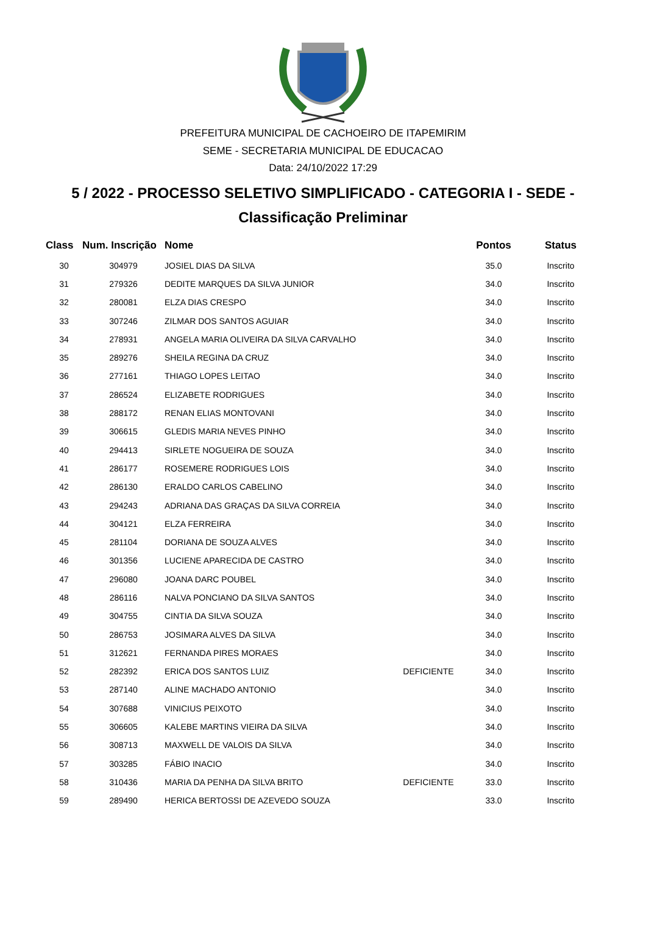PREFEITURA MUNICIPAL DE CACHOEIRO DE ITAPEMIRIM
SEME - SECRETARIA MUNICIPAL DE EDUCACAO
Data: 24/10/2022 17:29
5 / 2022 - PROCESSO SELETIVO SIMPLIFICADO - CATEGORIA I - SEDE -
Classificação Preliminar
| Class | Num. Inscrição | Nome | | Pontos | Status |
| --- | --- | --- | --- | --- | --- |
| 30 | 304979 | JOSIEL DIAS DA SILVA | | 35.0 | Inscrito |
| 31 | 279326 | DEDITE MARQUES DA SILVA JUNIOR | | 34.0 | Inscrito |
| 32 | 280081 | ELZA DIAS CRESPO | | 34.0 | Inscrito |
| 33 | 307246 | ZILMAR DOS SANTOS AGUIAR | | 34.0 | Inscrito |
| 34 | 278931 | ANGELA MARIA OLIVEIRA DA SILVA CARVALHO | | 34.0 | Inscrito |
| 35 | 289276 | SHEILA REGINA DA CRUZ | | 34.0 | Inscrito |
| 36 | 277161 | THIAGO LOPES LEITAO | | 34.0 | Inscrito |
| 37 | 286524 | ELIZABETE RODRIGUES | | 34.0 | Inscrito |
| 38 | 288172 | RENAN ELIAS MONTOVANI | | 34.0 | Inscrito |
| 39 | 306615 | GLEDIS MARIA NEVES PINHO | | 34.0 | Inscrito |
| 40 | 294413 | SIRLETE NOGUEIRA DE SOUZA | | 34.0 | Inscrito |
| 41 | 286177 | ROSEMERE RODRIGUES LOIS | | 34.0 | Inscrito |
| 42 | 286130 | ERALDO CARLOS CABELINO | | 34.0 | Inscrito |
| 43 | 294243 | ADRIANA DAS GRAÇAS DA SILVA CORREIA | | 34.0 | Inscrito |
| 44 | 304121 | ELZA FERREIRA | | 34.0 | Inscrito |
| 45 | 281104 | DORIANA DE SOUZA ALVES | | 34.0 | Inscrito |
| 46 | 301356 | LUCIENE APARECIDA DE CASTRO | | 34.0 | Inscrito |
| 47 | 296080 | JOANA DARC POUBEL | | 34.0 | Inscrito |
| 48 | 286116 | NALVA PONCIANO DA SILVA SANTOS | | 34.0 | Inscrito |
| 49 | 304755 | CINTIA DA SILVA SOUZA | | 34.0 | Inscrito |
| 50 | 286753 | JOSIMARA ALVES DA SILVA | | 34.0 | Inscrito |
| 51 | 312621 | FERNANDA PIRES MORAES | | 34.0 | Inscrito |
| 52 | 282392 | ERICA DOS SANTOS LUIZ | DEFICIENTE | 34.0 | Inscrito |
| 53 | 287140 | ALINE MACHADO ANTONIO | | 34.0 | Inscrito |
| 54 | 307688 | VINICIUS PEIXOTO | | 34.0 | Inscrito |
| 55 | 306605 | KALEBE MARTINS VIEIRA DA SILVA | | 34.0 | Inscrito |
| 56 | 308713 | MAXWELL DE VALOIS DA SILVA | | 34.0 | Inscrito |
| 57 | 303285 | FÁBIO INACIO | | 34.0 | Inscrito |
| 58 | 310436 | MARIA DA PENHA DA SILVA BRITO | DEFICIENTE | 33.0 | Inscrito |
| 59 | 289490 | HERICA BERTOSSI DE AZEVEDO SOUZA | | 33.0 | Inscrito |